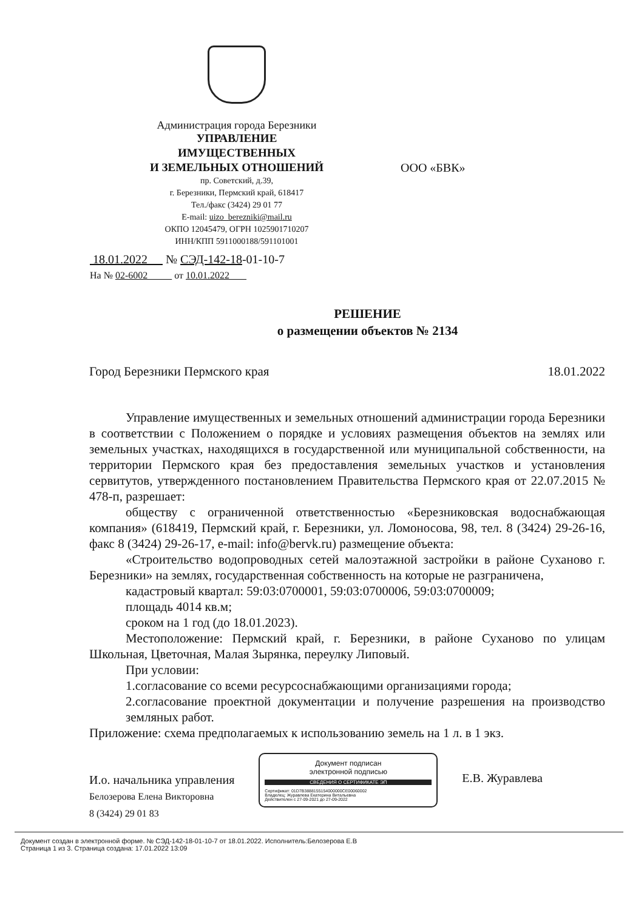Администрация города Березники
УПРАВЛЕНИЕ
ИМУЩЕСТВЕННЫХ
И ЗЕМЕЛЬНЫХ ОТНОШЕНИЙ
пр. Советский, д.39,
г. Березники, Пермский край, 618417
Тел./факс (3424) 29 01 77
E-mail: uizo_berezniki@mail.ru
ОКПО 12045479, ОГРН 1025901710207
ИНН/КПП 5911000188/591101001
ООО «БВК»
18.01.2022 № СЭД-142-18-01-10-7
На № 02-6002 от 10.01.2022
РЕШЕНИЕ
о размещении объектов № 2134
Город Березники Пермского края 18.01.2022
Управление имущественных и земельных отношений администрации города Березники в соответствии с Положением о порядке и условиях размещения объектов на землях или земельных участках, находящихся в государственной или муниципальной собственности, на территории Пермского края без предоставления земельных участков и установления сервитутов, утвержденного постановлением Правительства Пермского края от 22.07.2015 № 478-п, разрешает:
обществу с ограниченной ответственностью «Березниковская водоснабжающая компания» (618419, Пермский край, г. Березники, ул. Ломоносова, 98, тел. 8 (3424) 29-26-16, факс 8 (3424) 29-26-17, e-mail: info@bervk.ru) размещение объекта:
«Строительство водопроводных сетей малоэтажной застройки в районе Суханово г. Березники» на землях, государственная собственность на которые не разграничена,
кадастровый квартал: 59:03:0700001, 59:03:0700006, 59:03:0700009;
площадь 4014 кв.м;
сроком на 1 год (до 18.01.2023).
Местоположение: Пермский край, г. Березники, в районе Суханово по улицам Школьная, Цветочная, Малая Зырянка, переулку Липовый.
При условии:
1.согласование со всеми ресурсоснабжающими организациями города;
2.согласование проектной документации и получение разрешения на производство земляных работ.
Приложение: схема предполагаемых к использованию земель на 1 л. в 1 экз.
И.о. начальника управления
Белозерова Елена Викторовна
8 (3424) 29 01 83
Документ подписан
электронной подписью
СВЕДЕНИЯ О СЕРТИФИКАТЕ ЭП
Сертификат: 01D7B3888155154000000CE00060002
Владелец: Журавлева Екатерина Витальевна
Действителен с 27-09-2021 до 27-09-2022
Е.В. Журавлева
Документ создан в электронной форме. № СЭД-142-18-01-10-7 от 18.01.2022. Исполнитель:Белозерова Е.В
Страница 1 из 3. Страница создана: 17.01.2022 13:09